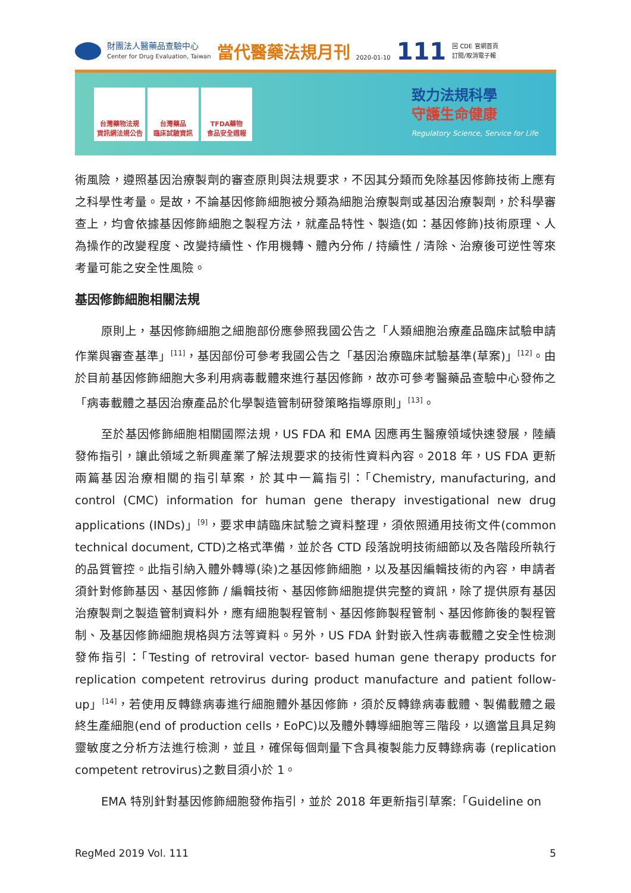財團法人醫藥品查驗中心
Center for Drug Evaluation, Taiwan
當代醫藥法規月刊
2020-01-10
111
回 CDE 官網首頁
訂閱/取消電子報
台灣藥物法規
資訊網法規公告
台灣藥品
臨床試驗資訊
TFDA藥物
食品安全週報
致力法規科學
守護生命健康
Regulatory Science, Service for Life
術風險，遵照基因治療製劑的審查原則與法規要求，不因其分類而免除基因修飾技術上應有之科學性考量。是故，不論基因修飾細胞被分類為細胞治療製劑或基因治療製劑，於科學審查上，均會依據基因修飾細胞之製程方法，就產品特性、製造(如：基因修飾)技術原理、人為操作的改變程度、改變持續性、作用機轉、體內分佈 / 持續性 / 清除、治療後可逆性等來考量可能之安全性風險。
基因修飾細胞相關法規
原則上，基因修飾細胞之細胞部份應參照我國公告之「人類細胞治療產品臨床試驗申請作業與審查基準」<sup>[11]</sup>，基因部份可參考我國公告之「基因治療臨床試驗基準(草案)」<sup>[12]</sup>。由於目前基因修飾細胞大多利用病毒載體來進行基因修飾，故亦可參考醫藥品查驗中心發佈之「病毒載體之基因治療產品於化學製造管制研發策略指導原則」<sup>[13]</sup>。
至於基因修飾細胞相關國際法規，US FDA 和 EMA 因應再生醫療領域快速發展，陸續發佈指引，讓此領域之新興產業了解法規要求的技術性資料內容。2018 年，US FDA 更新兩篇基因治療相關的指引草案，於其中一篇指引：「Chemistry, manufacturing, and control (CMC) information for human gene therapy investigational new drug applications (INDs)」<sup>[9]</sup>，要求申請臨床試驗之資料整理，須依照通用技術文件(common technical document, CTD)之格式準備，並於各 CTD 段落說明技術細節以及各階段所執行的品質管控。此指引納入體外轉導(染)之基因修飾細胞，以及基因編輯技術的內容，申請者須針對修飾基因、基因修飾 / 編輯技術、基因修飾細胞提供完整的資訊，除了提供原有基因治療製劑之製造管制資料外，應有細胞製程管制、基因修飾製程管制、基因修飾後的製程管制、及基因修飾細胞規格與方法等資料。另外，US FDA 針對嵌入性病毒載體之安全性檢測發佈指引：「Testing of retroviral vector- based human gene therapy products for replication competent retrovirus during product manufacture and patient follow-up」<sup>[14]</sup>，若使用反轉錄病毒進行細胞體外基因修飾，須於反轉錄病毒載體、製備載體之最終生產細胞(end of production cells，EoPC)以及體外轉導細胞等三階段，以適當且具足夠靈敏度之分析方法進行檢測，並且，確保每個劑量下含具複製能力反轉錄病毒 (replication competent retrovirus)之數目須小於 1。
EMA 特別針對基因修飾細胞發佈指引，並於 2018 年更新指引草案:「Guideline on
RegMed 2019 Vol. 111 5